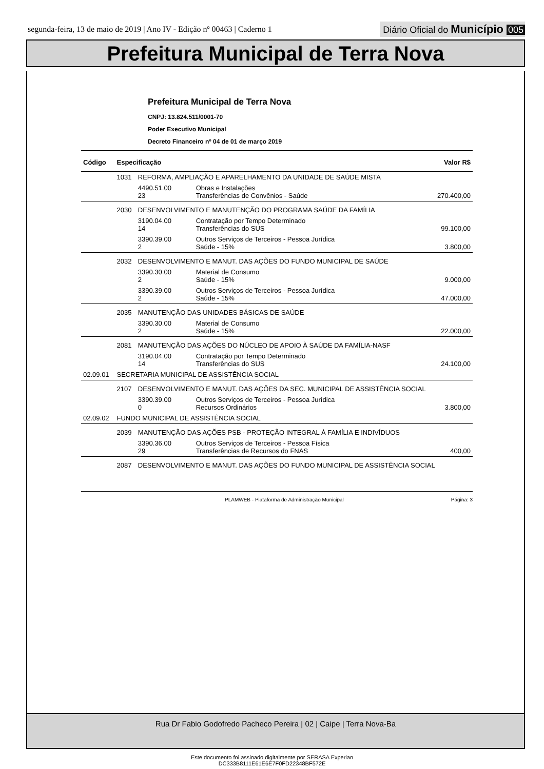segunda-feira, 13 de maio de 2019 | Ano IV - Edição nº 00463 | Caderno 1
Diário Oficial do Município 005
Prefeitura Municipal de Terra Nova
Prefeitura Municipal de Terra Nova
CNPJ: 13.824.511/0001-70
Poder Executivo Municipal
Decreto Financeiro nº 04 de 01 de março 2019
| Código | Especificação | | | Valor R$ |
| --- | --- | --- | --- | --- |
| | 1031 | REFORMA, AMPLIAÇÃO E APARELHAMENTO DA UNIDADE DE SAÚDE MISTA | | |
| | | 4490.51.00 23 | Obras e Instalações Transferências de Convênios - Saúde | 270.400,00 |
| | 2030 | DESENVOLVIMENTO E MANUTENÇÃO DO PROGRAMA SAÚDE DA FAMÍLIA | | |
| | | 3190.04.00 14 | Contratação por Tempo Determinado Transferências do SUS | 99.100,00 |
| | | 3390.39.00 2 | Outros Serviços de Terceiros - Pessoa Jurídica Saúde - 15% | 3.800,00 |
| | 2032 | DESENVOLVIMENTO E MANUT. DAS AÇÕES DO FUNDO MUNICIPAL DE SAÚDE | | |
| | | 3390.30.00 2 | Material de Consumo Saúde - 15% | 9.000,00 |
| | | 3390.39.00 2 | Outros Serviços de Terceiros - Pessoa Jurídica Saúde - 15% | 47.000,00 |
| | 2035 | MANUTENÇÃO DAS UNIDADES BÁSICAS DE SAÚDE | | |
| | | 3390.30.00 2 | Material de Consumo Saúde - 15% | 22.000,00 |
| | 2081 | MANUTENÇÃO DAS AÇÕES DO NÚCLEO DE APOIO À SAÚDE DA FAMÍLIA-NASF | | |
| | | 3190.04.00 14 | Contratação por Tempo Determinado Transferências do SUS | 24.100,00 |
| 02.09.01 | SECRETARIA MUNICIPAL DE ASSISTÊNCIA SOCIAL | | | |
| | 2107 | DESENVOLVIMENTO E MANUT. DAS AÇÕES DA SEC. MUNICIPAL DE ASSISTÊNCIA SOCIAL | | |
| | | 3390.39.00 0 | Outros Serviços de Terceiros - Pessoa Jurídica Recursos Ordinários | 3.800,00 |
| 02.09.02 | FUNDO MUNICIPAL DE ASSISTÊNCIA SOCIAL | | | |
| | 2039 | MANUTENÇÃO DAS AÇÕES PSB - PROTEÇÃO INTEGRAL À FAMÍLIA E INDIVÍDUOS | | |
| | | 3390.36.00 29 | Outros Serviços de Terceiros - Pessoa Física Transferências de Recursos do FNAS | 400,00 |
| | 2087 | DESENVOLVIMENTO E MANUT. DAS AÇÕES DO FUNDO MUNICIPAL DE ASSISTÊNCIA SOCIAL | | |
PLAMWEB - Plataforma de Administração Municipal Página: 3
Rua Dr Fabio Godofredo Pacheco Pereira | 02 | Caipe | Terra Nova-Ba
Este documento foi assinado digitalmente por SERASA Experian
DC333B8111E61E6E7F0FD22348BF572E